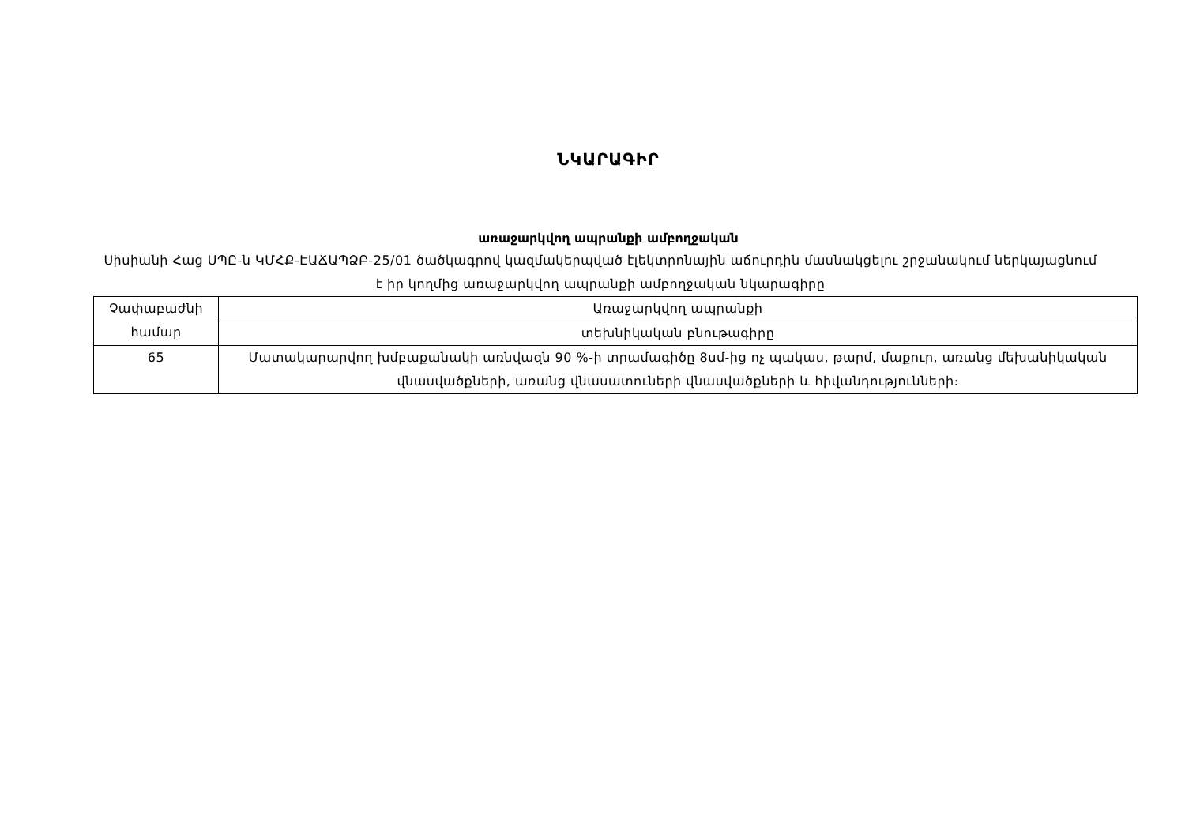ՆԿԱՐԱԳԻՐ
առաջարկվող ապրանքի ամբողջական
Սիսիանի Հաց ՍՊԸ-ն ԿՄՀՔ-ԷԱՃԱՊՁԲ-25/01 ծածկագրով կազմակերպված էլեկտրոնային աճուրդին մասնակցելու շրջանակում ներկայացնում է իր կողմից առաջարկվող ապրանքի ամբողջական նկարագիրը
| Չափաբաժնի համար | Առաջարկվող ապրանքի |
| | տեխնիկական բնութագիրը |
| 65 | Մատակարարվող խմբաքանակի առնվազն 90 %-ի տրամագիծը 8սմ-ից ոչ պակաս, թարմ, մաքուր, առանց մեխանիկական վնասվածքների, առանց վնասատուների վնասվածքների և հիվանդությունների։ |